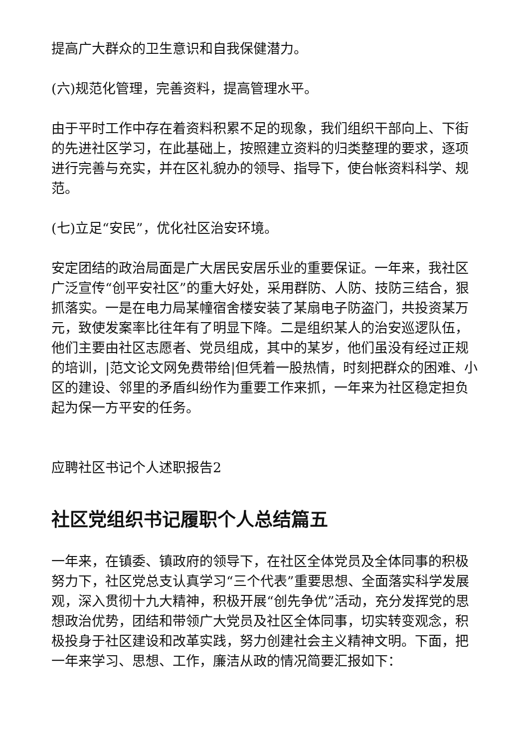提高广大群众的卫生意识和自我保健潜力。
(六)规范化管理，完善资料，提高管理水平。
由于平时工作中存在着资料积累不足的现象，我们组织干部向上、下街的先进社区学习，在此基础上，按照建立资料的归类整理的要求，逐项进行完善与充实，并在区礼貌办的领导、指导下，使台帐资料科学、规范。
(七)立足“安民”，优化社区治安环境。
安定团结的政治局面是广大居民安居乐业的重要保证。一年来，我社区广泛宣传“创平安社区”的重大好处，采用群防、人防、技防三结合，狠抓落实。一是在电力局某幢宿舍楼安装了某扇电子防盗门，共投资某万元，致使发案率比往年有了明显下降。二是组织某人的治安巡逻队伍，他们主要由社区志愿者、党员组成，其中的某岁，他们虽没有经过正规的培训，|范文论文网免费带给|但凭着一股热情，时刻把群众的困难、小区的建设、邻里的矛盾纠纷作为重要工作来抓，一年来为社区稳定担负起为保一方平安的任务。
应聘社区书记个人述职报告2
社区党组织书记履职个人总结篇五
一年来，在镇委、镇政府的领导下，在社区全体党员及全体同事的积极努力下，社区党总支认真学习“三个代表”重要思想、全面落实科学发展观，深入贯彻十九大精神，积极开展“创先争优”活动，充分发挥党的思想政治优势，团结和带领广大党员及社区全体同事，切实转变观念，积极投身于社区建设和改革实践，努力创建社会主义精神文明。下面，把一年来学习、思想、工作，廉洁从政的情况简要汇报如下：